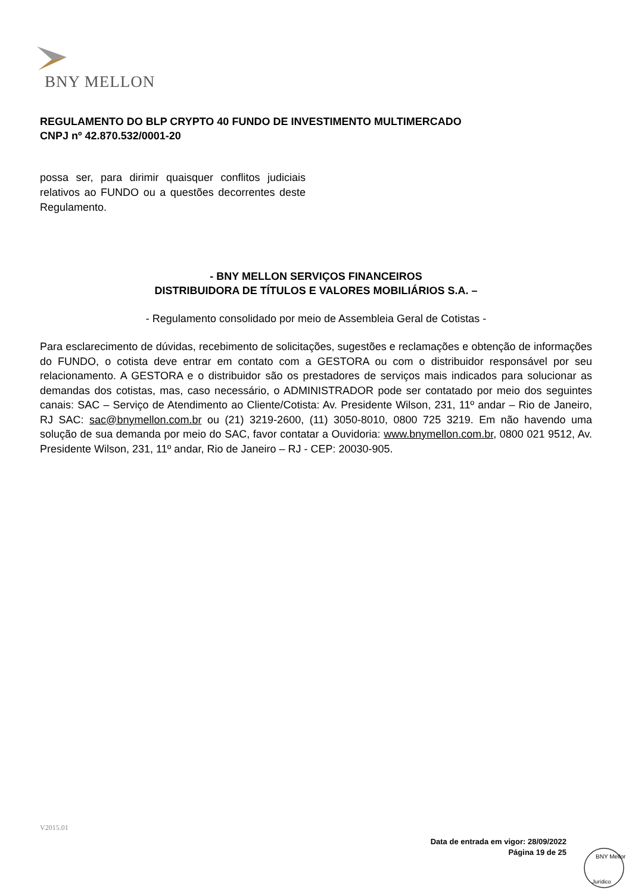BNY MELLON
REGULAMENTO DO BLP CRYPTO 40 FUNDO DE INVESTIMENTO MULTIMERCADO
CNPJ nº 42.870.532/0001-20
possa ser, para dirimir quaisquer conflitos judiciais relativos ao FUNDO ou a questões decorrentes deste Regulamento.
- BNY MELLON SERVIÇOS FINANCEIROS
DISTRIBUIDORA DE TÍTULOS E VALORES MOBILIÁRIOS S.A. –
- Regulamento consolidado por meio de Assembleia Geral de Cotistas -
Para esclarecimento de dúvidas, recebimento de solicitações, sugestões e reclamações e obtenção de informações do FUNDO, o cotista deve entrar em contato com a GESTORA ou com o distribuidor responsável por seu relacionamento. A GESTORA e o distribuidor são os prestadores de serviços mais indicados para solucionar as demandas dos cotistas, mas, caso necessário, o ADMINISTRADOR pode ser contatado por meio dos seguintes canais: SAC – Serviço de Atendimento ao Cliente/Cotista: Av. Presidente Wilson, 231, 11º andar – Rio de Janeiro, RJ SAC: sac@bnymellon.com.br ou (21) 3219-2600, (11) 3050-8010, 0800 725 3219. Em não havendo uma solução de sua demanda por meio do SAC, favor contatar a Ouvidoria: www.bnymellon.com.br, 0800 021 9512, Av. Presidente Wilson, 231, 11º andar, Rio de Janeiro – RJ - CEP: 20030-905.
V2015.01
Data de entrada em vigor: 28/09/2022
Página 19 de 25
BNY Mellon
Jurídico